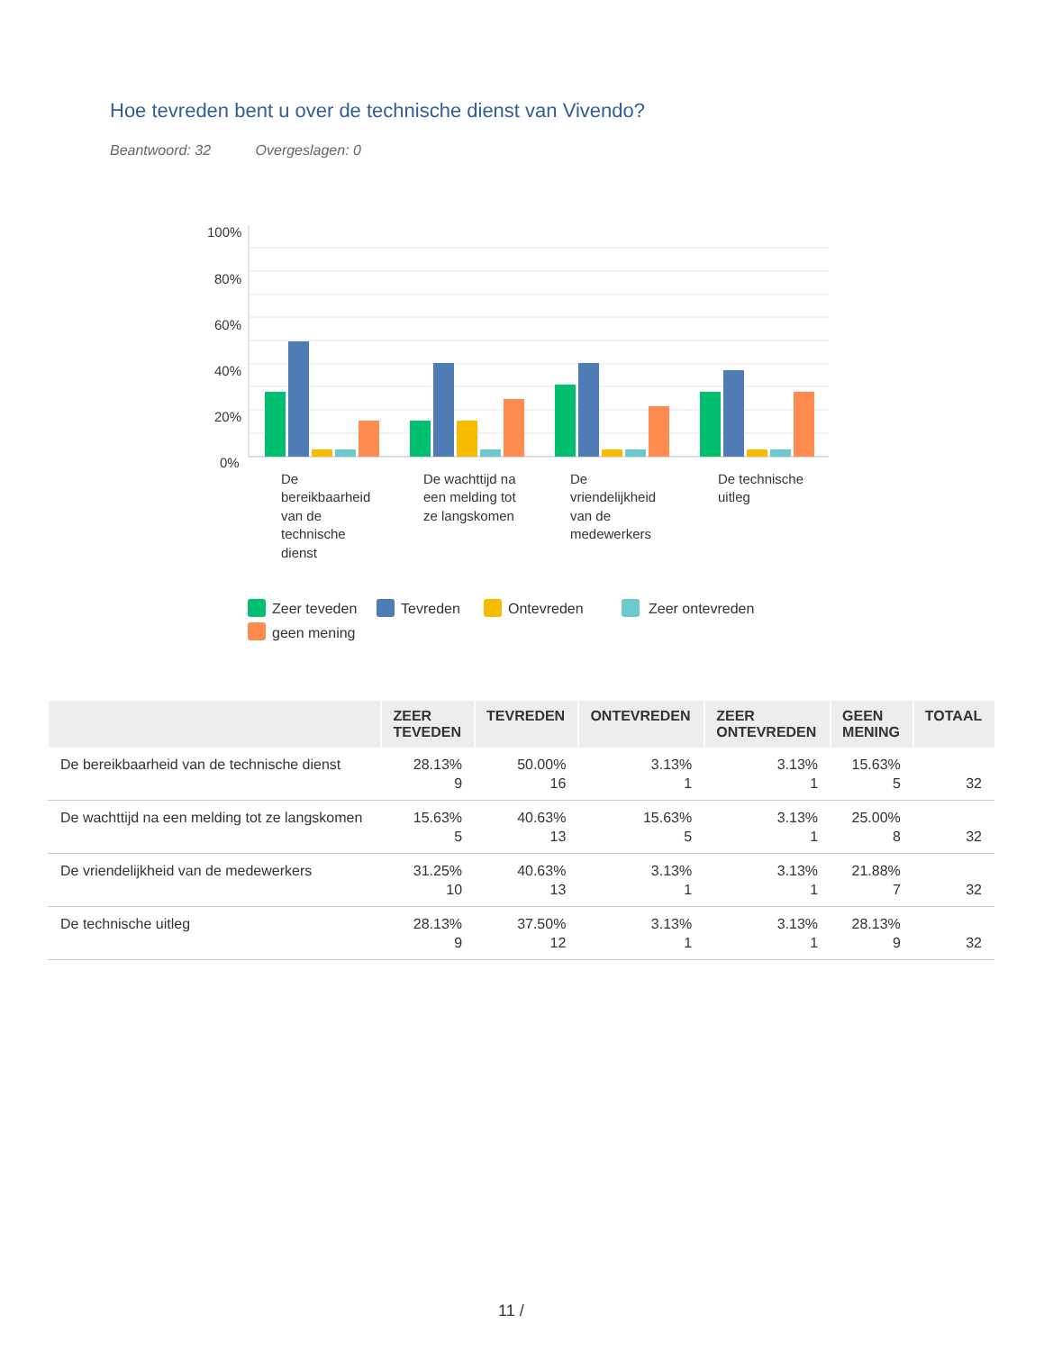Hoe tevreden bent u over de technische dienst van Vivendo?
Beantwoord: 32 Overgeslagen: 0
100%
80%
60%
40%
20%
0%
De
bereikbaarheid
van de
technische
dienst
De wachttijd na
een melding tot
ze langskomen
De
vriendelijkheid
van de
medewerkers
De technische
uitleg
Zeer teveden
Tevreden
Ontevreden
Zeer ontevreden
geen mening
| | ZEER TEVEDEN | TEVREDEN | ONTEVREDEN | ZEER ONTEVREDEN | GEEN MENING | TOTAAL |
| --- | --- | --- | --- | --- | --- | --- |
| De bereikbaarheid van de technische dienst | 28.13% 9 | 50.00% 16 | 3.13% 1 | 3.13% 1 | 15.63% 5 | 32 |
| De wachttijd na een melding tot ze langskomen | 15.63% 5 | 40.63% 13 | 15.63% 5 | 3.13% 1 | 25.00% 8 | 32 |
| De vriendelijkheid van de medewerkers | 31.25% 10 | 40.63% 13 | 3.13% 1 | 3.13% 1 | 21.88% 7 | 32 |
| De technische uitleg | 28.13% 9 | 37.50% 12 | 3.13% 1 | 3.13% 1 | 28.13% 9 | 32 |
11 /